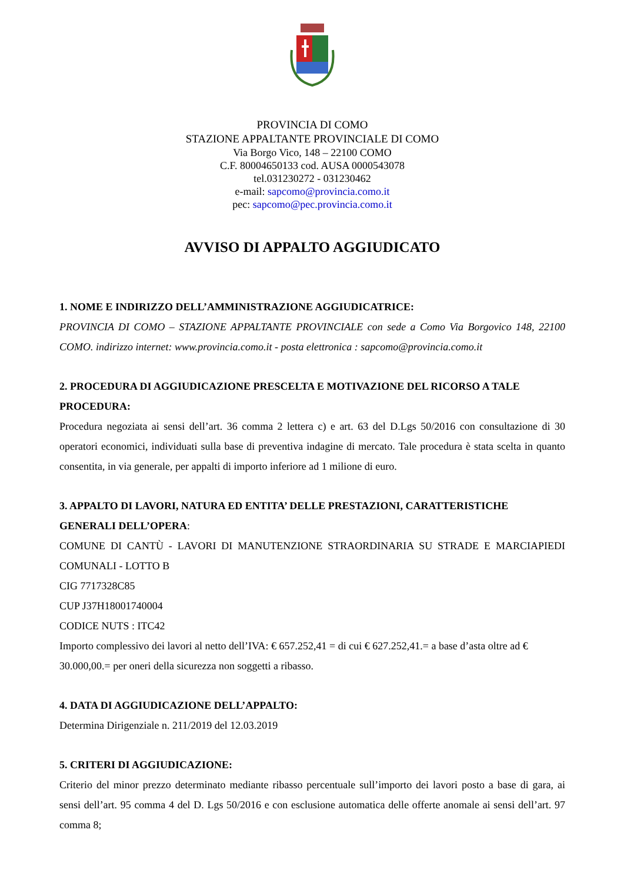PROVINCIA DI COMO
STAZIONE APPALTANTE PROVINCIALE DI COMO
Via Borgo Vico, 148 – 22100 COMO
C.F. 80004650133 cod. AUSA 0000543078
tel.031230272 - 031230462
e-mail: sapcomo@provincia.como.it
pec: sapcomo@pec.provincia.como.it
AVVISO DI APPALTO AGGIUDICATO
1. NOME E INDIRIZZO DELL’AMMINISTRAZIONE AGGIUDICATRICE:
PROVINCIA DI COMO – STAZIONE APPALTANTE PROVINCIALE con sede a Como Via Borgovico 148, 22100 COMO. indirizzo internet: www.provincia.como.it - posta elettronica : sapcomo@provincia.como.it
2. PROCEDURA DI AGGIUDICAZIONE PRESCELTA E MOTIVAZIONE DEL RICORSO A TALE PROCEDURA:
Procedura negoziata ai sensi dell’art. 36 comma 2 lettera c) e art. 63 del D.Lgs 50/2016 con consultazione di 30 operatori economici, individuati sulla base di preventiva indagine di mercato. Tale procedura è stata scelta in quanto consentita, in via generale, per appalti di importo inferiore ad 1 milione di euro.
3. APPALTO DI LAVORI, NATURA ED ENTITA’ DELLE PRESTAZIONI, CARATTERISTICHE GENERALI DELL’OPERA:
COMUNE DI CANTÙ - LAVORI DI MANUTENZIONE STRAORDINARIA SU STRADE E MARCIAPIEDI COMUNALI - LOTTO B
CIG 7717328C85
CUP J37H18001740004
CODICE NUTS : ITC42
Importo complessivo dei lavori al netto dell’IVA: € 657.252,41 = di cui € 627.252,41.= a base d’asta oltre ad € 30.000,00.= per oneri della sicurezza non soggetti a ribasso.
4. DATA DI AGGIUDICAZIONE DELL’APPALTO:
Determina Dirigenziale n. 211/2019 del 12.03.2019
5. CRITERI DI AGGIUDICAZIONE:
Criterio del minor prezzo determinato mediante ribasso percentuale sull’importo dei lavori posto a base di gara, ai sensi dell’art. 95 comma 4 del D. Lgs 50/2016 e con esclusione automatica delle offerte anomale ai sensi dell’art. 97 comma 8;